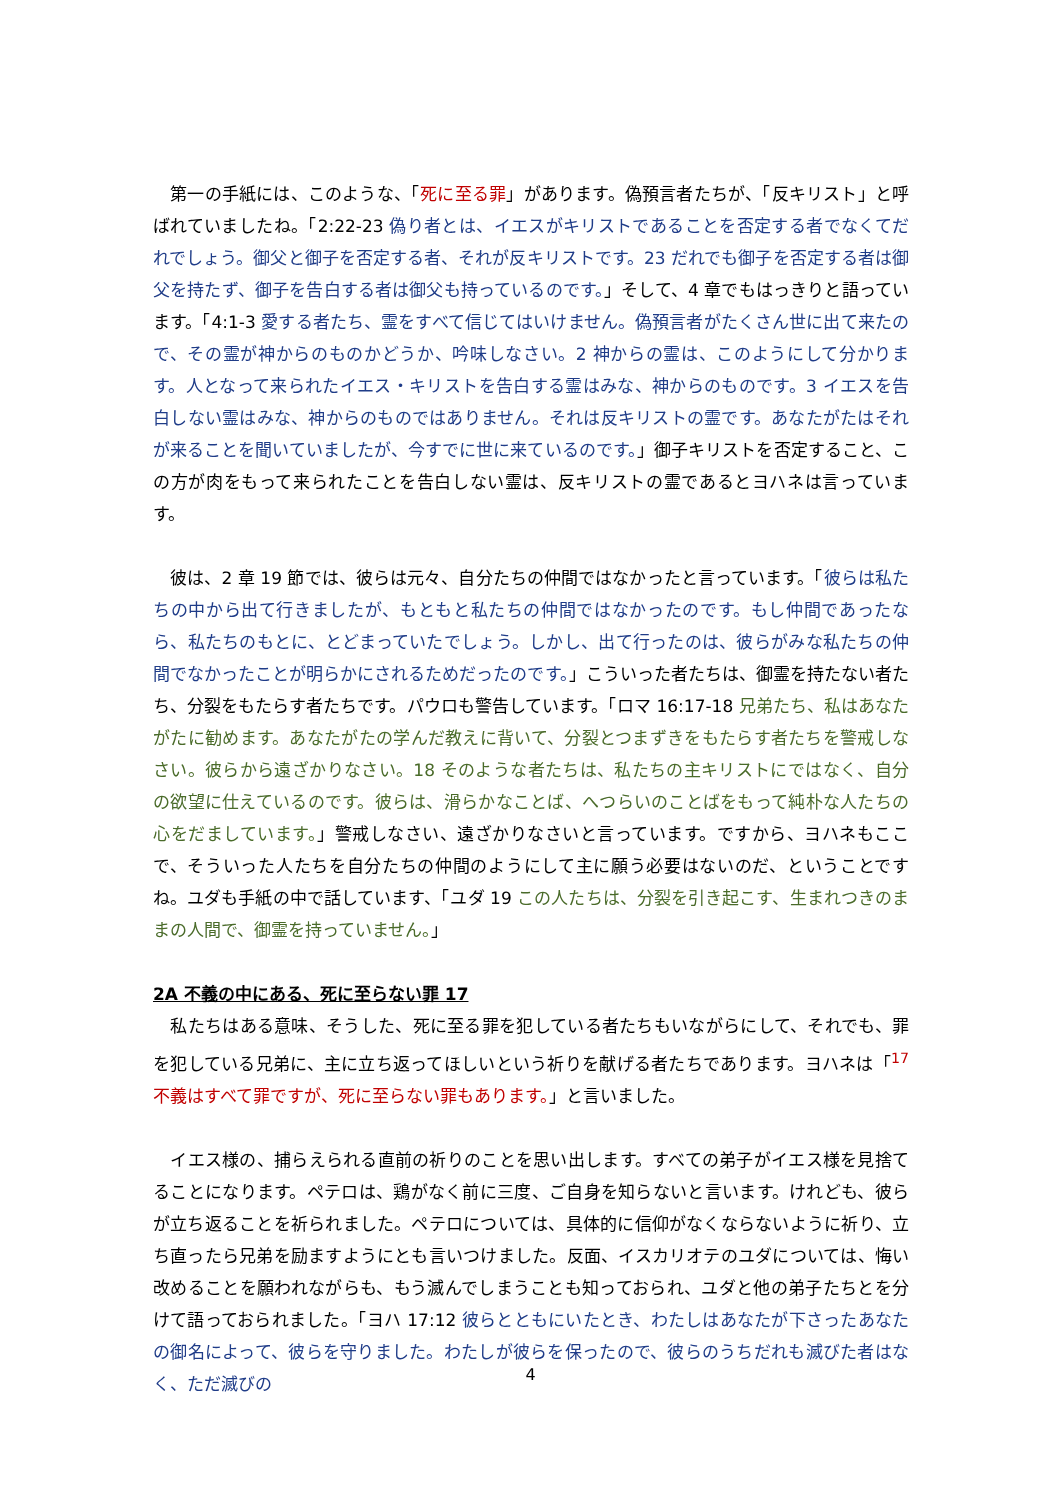第一の手紙には、このような、「死に至る罪」があります。偽預言者たちが、「反キリスト」と呼ばれていましたね。「2:22-23 偽り者とは、イエスがキリストであることを否定する者でなくてだれでしょう。御父と御子を否定する者、それが反キリストです。23 だれでも御子を否定する者は御父を持たず、御子を告白する者は御父も持っているのです。」そして、4 章でもはっきりと語っています。「4:1-3 愛する者たち、霊をすべて信じてはいけません。偽預言者がたくさん世に出て来たので、その霊が神からのものかどうか、吟味しなさい。2 神からの霊は、このようにして分かります。人となって来られたイエス・キリストを告白する霊はみな、神からのものです。3 イエスを告白しない霊はみな、神からのものではありません。それは反キリストの霊です。あなたがたはそれが来ることを聞いていましたが、今すでに世に来ているのです。」御子キリストを否定すること、この方が肉をもって来られたことを告白しない霊は、反キリストの霊であるとヨハネは言っています。
　彼は、2 章 19 節では、彼らは元々、自分たちの仲間ではなかったと言っています。「彼らは私たちの中から出て行きましたが、もともと私たちの仲間ではなかったのです。もし仲間であったなら、私たちのもとに、とどまっていたでしょう。しかし、出て行ったのは、彼らがみな私たちの仲間でなかったことが明らかにされるためだったのです。」こういった者たちは、御霊を持たない者たち、分裂をもたらす者たちです。パウロも警告しています。「ロマ 16:17-18 兄弟たち、私はあなたがたに勧めます。あなたがたの学んだ教えに背いて、分裂とつまずきをもたらす者たちを警戒しなさい。彼らから遠ざかりなさい。18 そのような者たちは、私たちの主キリストにではなく、自分の欲望に仕えているのです。彼らは、滑らかなことば、へつらいのことばをもって純朴な人たちの心をだましています。」警戒しなさい、遠ざかりなさいと言っています。ですから、ヨハネもここで、そういった人たちを自分たちの仲間のようにして主に願う必要はないのだ、ということですね。ユダも手紙の中で話しています、「ユダ 19 この人たちは、分裂を引き起こす、生まれつきのままの人間で、御霊を持っていません。」
2A 不義の中にある、死に至らない罪 17
　私たちはある意味、そうした、死に至る罪を犯している者たちもいながらにして、それでも、罪を犯している兄弟に、主に立ち返ってほしいという祈りを献げる者たちであります。ヨハネは「<sup>17</sup> 不義はすべて罪ですが、死に至らない罪もあります。」と言いました。
　イエス様の、捕らえられる直前の祈りのことを思い出します。すべての弟子がイエス様を見捨てることになります。ペテロは、鶏がなく前に三度、ご自身を知らないと言います。けれども、彼らが立ち返ることを祈られました。ペテロについては、具体的に信仰がなくならないように祈り、立ち直ったら兄弟を励ますようにとも言いつけました。反面、イスカリオテのユダについては、悔い改めることを願われながらも、もう滅んでしまうことも知っておられ、ユダと他の弟子たちとを分けて語っておられました。「ヨハ 17:12 彼らとともにいたとき、わたしはあなたが下さったあなたの御名によって、彼らを守りました。わたしが彼らを保ったので、彼らのうちだれも滅びた者はなく、ただ滅びの
4